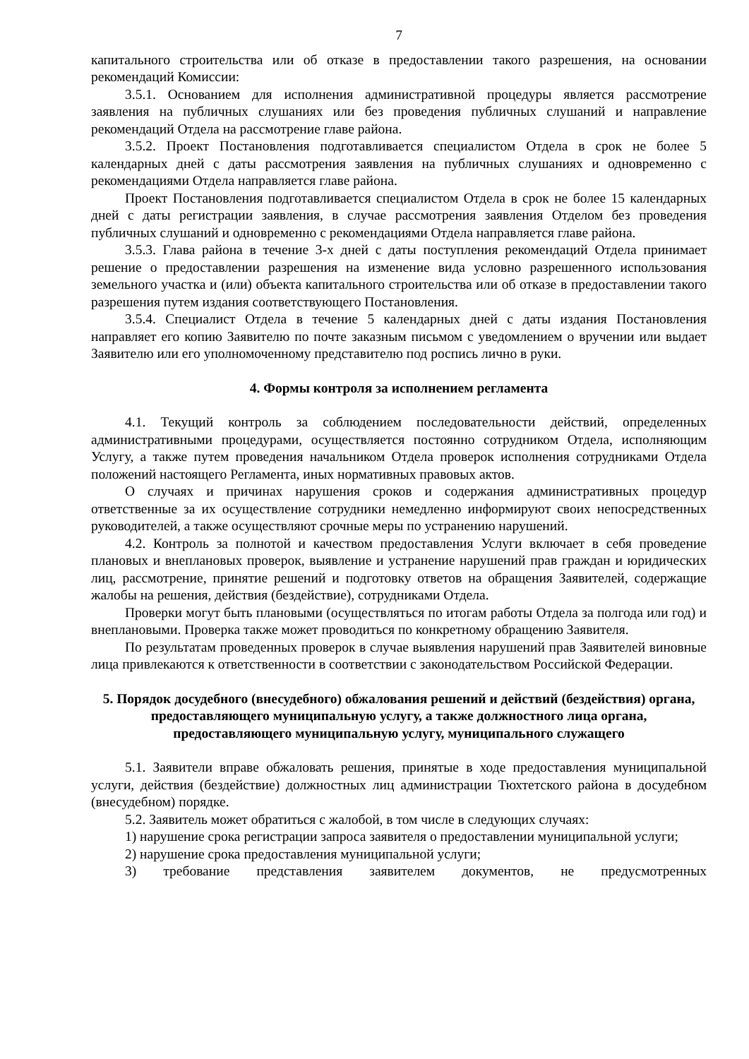7
капитального строительства или об отказе в предоставлении такого разрешения, на основании рекомендаций Комиссии:
3.5.1. Основанием для исполнения административной процедуры является рассмотрение заявления на публичных слушаниях или без проведения публичных слушаний и направление рекомендаций Отдела на рассмотрение главе района.
3.5.2. Проект Постановления подготавливается специалистом Отдела в срок не более 5 календарных дней с даты рассмотрения заявления на публичных слушаниях и одновременно с рекомендациями Отдела направляется главе района.
Проект Постановления подготавливается специалистом Отдела в срок не более 15 календарных дней с даты регистрации заявления, в случае рассмотрения заявления Отделом без проведения публичных слушаний и одновременно с рекомендациями Отдела направляется главе района.
3.5.3. Глава района в течение 3-х дней с даты поступления рекомендаций Отдела принимает решение о предоставлении разрешения на изменение вида условно разрешенного использования земельного участка и (или) объекта капитального строительства или об отказе в предоставлении такого разрешения путем издания соответствующего Постановления.
3.5.4. Специалист Отдела в течение 5 календарных дней с даты издания Постановления направляет его копию Заявителю по почте заказным письмом с уведомлением о вручении или выдает Заявителю или его уполномоченному представителю под роспись лично в руки.
4. Формы контроля за исполнением регламента
4.1. Текущий контроль за соблюдением последовательности действий, определенных административными процедурами, осуществляется постоянно сотрудником Отдела, исполняющим Услугу, а также путем проведения начальником Отдела проверок исполнения сотрудниками Отдела положений настоящего Регламента, иных нормативных правовых актов.
О случаях и причинах нарушения сроков и содержания административных процедур ответственные за их осуществление сотрудники немедленно информируют своих непосредственных руководителей, а также осуществляют срочные меры по устранению нарушений.
4.2. Контроль за полнотой и качеством предоставления Услуги включает в себя проведение плановых и внеплановых проверок, выявление и устранение нарушений прав граждан и юридических лиц, рассмотрение, принятие решений и подготовку ответов на обращения Заявителей, содержащие жалобы на решения, действия (бездействие), сотрудниками Отдела.
Проверки могут быть плановыми (осуществляться по итогам работы Отдела за полгода или год) и внеплановыми. Проверка также может проводиться по конкретному обращению Заявителя.
По результатам проведенных проверок в случае выявления нарушений прав Заявителей виновные лица привлекаются к ответственности в соответствии с законодательством Российской Федерации.
5. Порядок досудебного (внесудебного) обжалования решений и действий (бездействия) органа, предоставляющего муниципальную услугу, а также должностного лица органа, предоставляющего муниципальную услугу, муниципального служащего
5.1. Заявители вправе обжаловать решения, принятые в ходе предоставления муниципальной услуги, действия (бездействие) должностных лиц администрации Тюхтетского района в досудебном (внесудебном) порядке.
5.2. Заявитель может обратиться с жалобой, в том числе в следующих случаях:
1) нарушение срока регистрации запроса заявителя о предоставлении муниципальной услуги;
2) нарушение срока предоставления муниципальной услуги;
3) требование представления заявителем документов, не предусмотренных